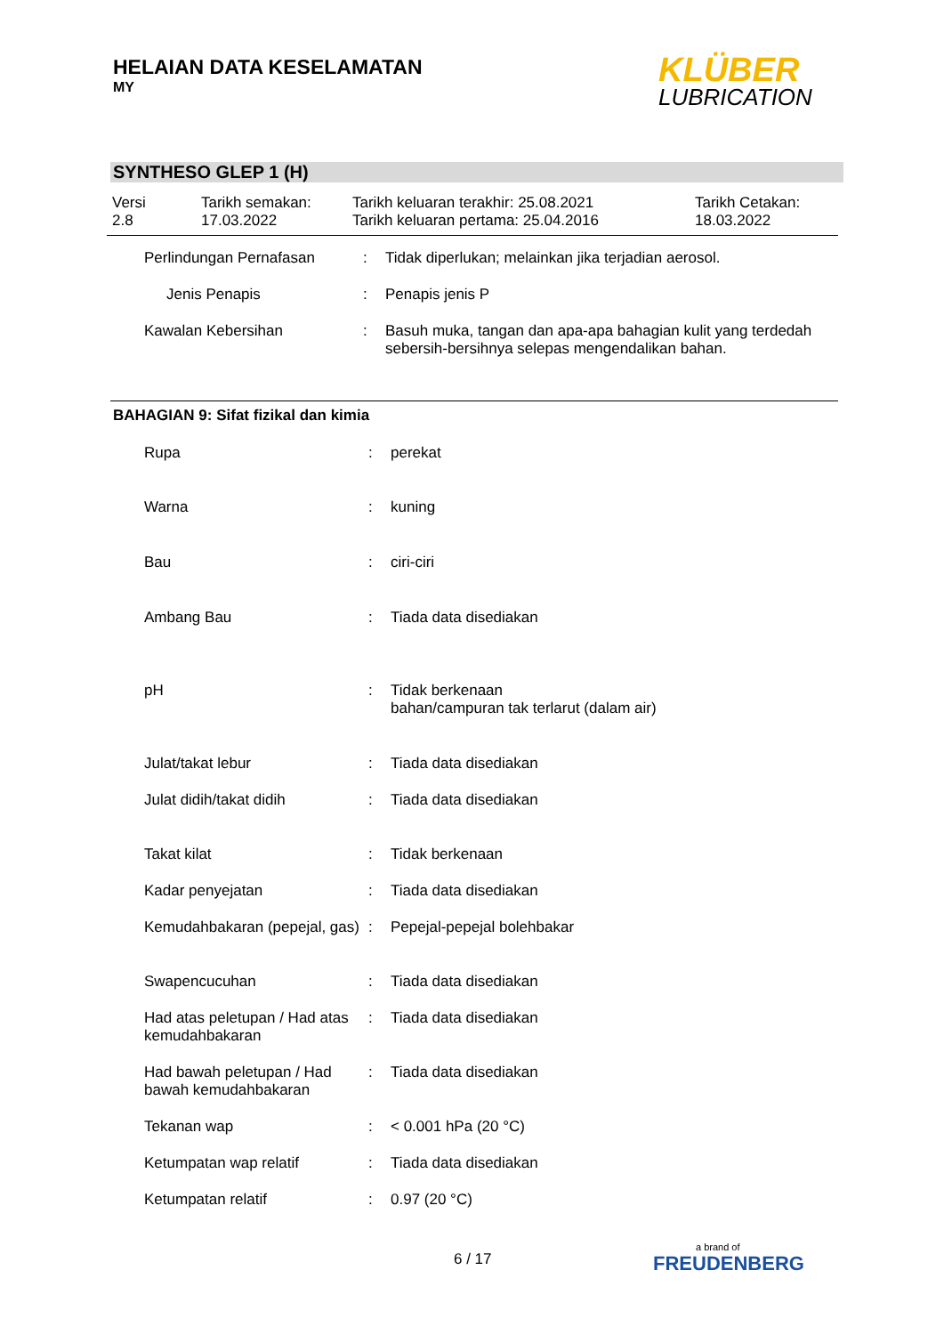HELAIAN DATA KESELAMATAN
MY
KLÜBER
LUBRICATION
SYNTHESO GLEP 1 (H)
| Versi 2.8 | Tarikh semakan: 17.03.2022 | Tarikh keluaran terakhir: 25.08.2021 Tarikh keluaran pertama: 25.04.2016 | Tarikh Cetakan: 18.03.2022 |
| | Perlindungan Pernafasan | : | Tidak diperlukan; melainkan jika terjadian aerosol. |
| | Jenis Penapis | : | Penapis jenis P |
| | Kawalan Kebersihan | : | Basuh muka, tangan dan apa-apa bahagian kulit yang terdedah sebersih-bersihnya selepas mengendalikan bahan. |
BAHAGIAN 9: Sifat fizikal dan kimia
| | Rupa | : | perekat |
| | Warna | : | kuning |
| | Bau | : | ciri-ciri |
| | Ambang Bau | : | Tiada data disediakan |
| | pH | : | Tidak berkenaan bahan/campuran tak terlarut (dalam air) |
| | Julat/takat lebur | : | Tiada data disediakan |
| | Julat didih/takat didih | : | Tiada data disediakan |
| | Takat kilat | : | Tidak berkenaan |
| | Kadar penyejatan | : | Tiada data disediakan |
| | Kemudahbakaran (pepejal, gas) | : | Pepejal-pepejal bolehbakar |
| | Swapencucuhan | : | Tiada data disediakan |
| | Had atas peletupan / Had atas kemudahbakaran | : | Tiada data disediakan |
| | Had bawah peletupan / Had bawah kemudahbakaran | : | Tiada data disediakan |
| | Tekanan wap | : | < 0.001 hPa (20 °C) |
| | Ketumpatan wap relatif | : | Tiada data disediakan |
| | Ketumpatan relatif | : | 0.97 (20 °C) |
6 / 17 a brand of
FREUDENBERG